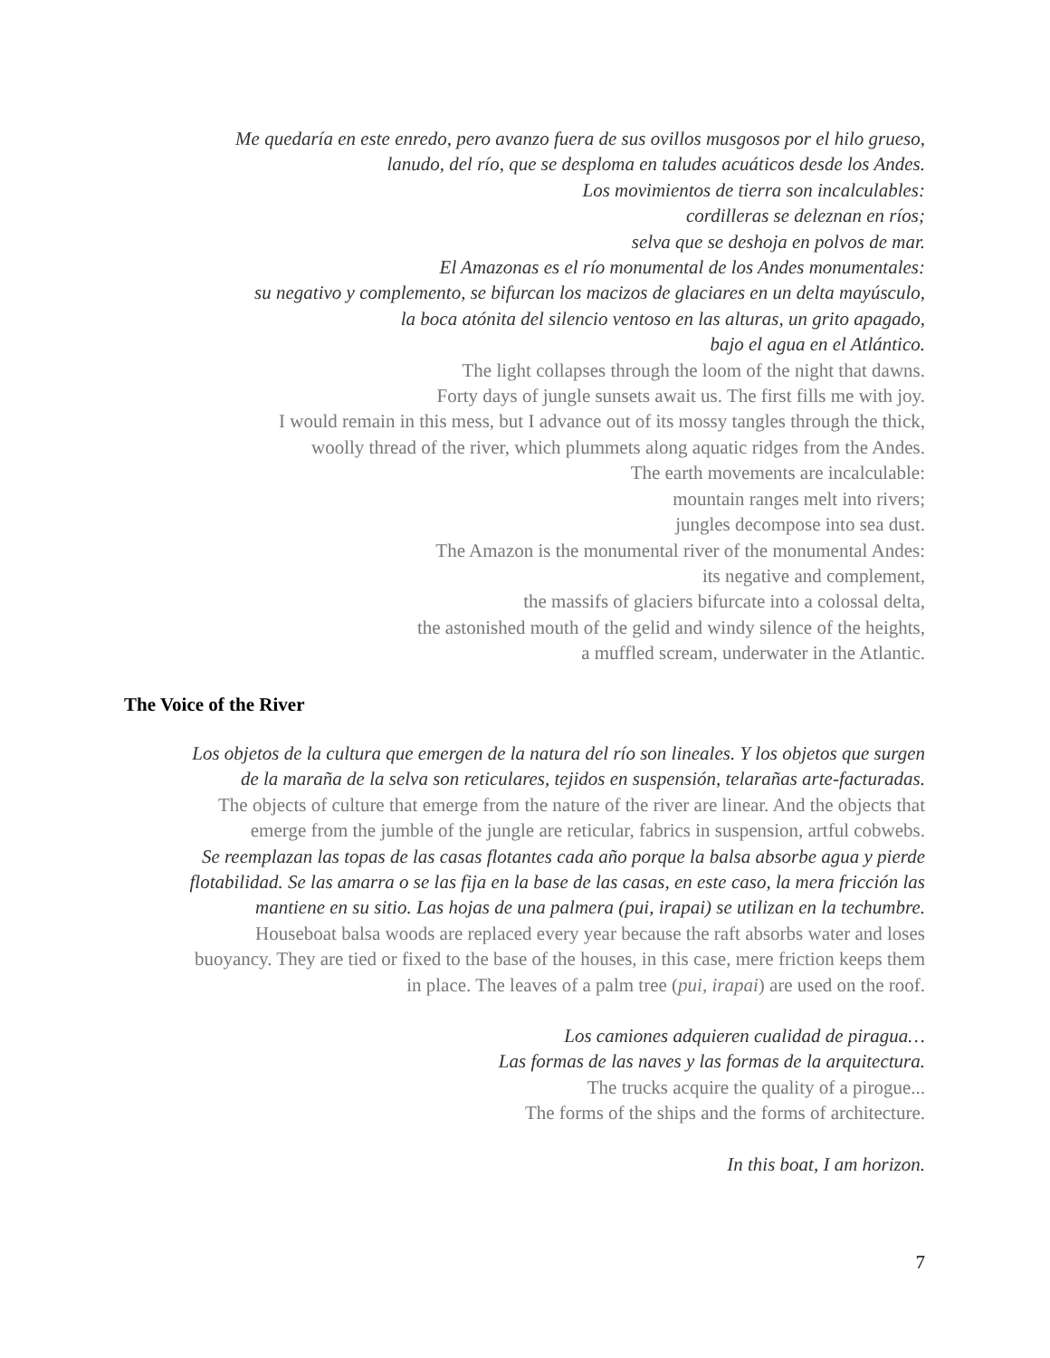Me quedaría en este enredo, pero avanzo fuera de sus ovillos musgosos por el hilo grueso,
lanudo, del río, que se desploma en taludes acuáticos desde los Andes.
Los movimientos de tierra son incalculables:
cordilleras se deleznan en ríos;
selva que se deshoja en polvos de mar.
El Amazonas es el río monumental de los Andes monumentales:
su negativo y complemento, se bifurcan los macizos de glaciares en un delta mayúsculo,
la boca atónita del silencio ventoso en las alturas, un grito apagado,
bajo el agua en el Atlántico.
The light collapses through the loom of the night that dawns.
Forty days of jungle sunsets await us. The first fills me with joy.
I would remain in this mess, but I advance out of its mossy tangles through the thick,
woolly thread of the river, which plummets along aquatic ridges from the Andes.
The earth movements are incalculable:
mountain ranges melt into rivers;
jungles decompose into sea dust.
The Amazon is the monumental river of the monumental Andes:
its negative and complement,
the massifs of glaciers bifurcate into a colossal delta,
the astonished mouth of the gelid and windy silence of the heights,
a muffled scream, underwater in the Atlantic.
The Voice of the River
Los objetos de la cultura que emergen de la natura del río son lineales. Y los objetos que surgen
de la maraña de la selva son reticulares, tejidos en suspensión, telarañas arte-facturadas.
The objects of culture that emerge from the nature of the river are linear. And the objects that
emerge from the jumble of the jungle are reticular, fabrics in suspension, artful cobwebs.
Se reemplazan las topas de las casas flotantes cada año porque la balsa absorbe agua y pierde
flotabilidad. Se las amarra o se las fija en la base de las casas, en este caso, la mera fricción las
mantiene en su sitio. Las hojas de una palmera (pui, irapai) se utilizan en la techumbre.
Houseboat balsa woods are replaced every year because the raft absorbs water and loses
buoyancy. They are tied or fixed to the base of the houses, in this case, mere friction keeps them
in place. The leaves of a palm tree (pui, irapai) are used on the roof.
Los camiones adquieren cualidad de piragua…
Las formas de las naves y las formas de la arquitectura.
The trucks acquire the quality of a pirogue...
The forms of the ships and the forms of architecture.
In this boat, I am horizon.
7